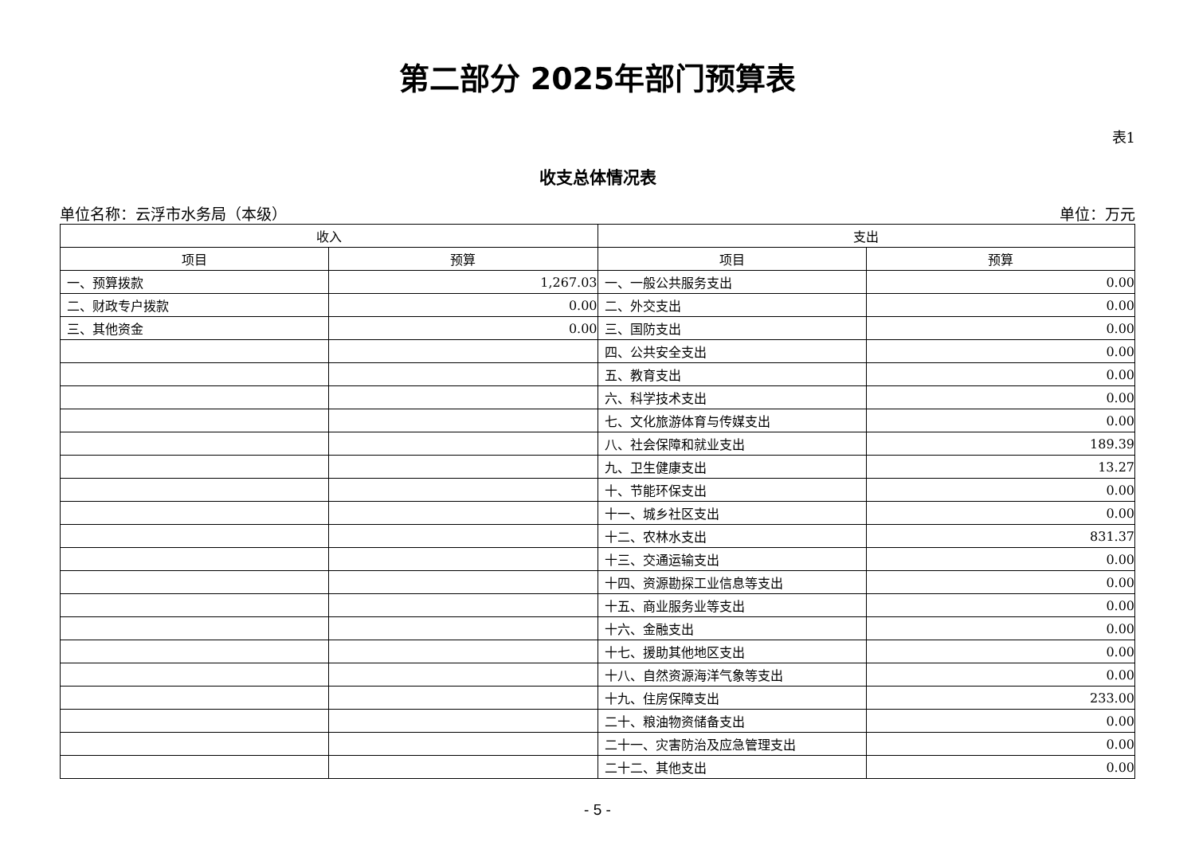第二部分 2025年部门预算表
表1
收支总体情况表
单位名称：云浮市水务局（本级） 单位：万元
| 收入 | | 支出 | |
| --- | --- | --- | --- |
| 项目 | 预算 | 项目 | 预算 |
| 一、预算拨款 | 1,267.03 | 一、一般公共服务支出 | 0.00 |
| 二、财政专户拨款 | 0.00 | 二、外交支出 | 0.00 |
| 三、其他资金 | 0.00 | 三、国防支出 | 0.00 |
| | | 四、公共安全支出 | 0.00 |
| | | 五、教育支出 | 0.00 |
| | | 六、科学技术支出 | 0.00 |
| | | 七、文化旅游体育与传媒支出 | 0.00 |
| | | 八、社会保障和就业支出 | 189.39 |
| | | 九、卫生健康支出 | 13.27 |
| | | 十、节能环保支出 | 0.00 |
| | | 十一、城乡社区支出 | 0.00 |
| | | 十二、农林水支出 | 831.37 |
| | | 十三、交通运输支出 | 0.00 |
| | | 十四、资源勘探工业信息等支出 | 0.00 |
| | | 十五、商业服务业等支出 | 0.00 |
| | | 十六、金融支出 | 0.00 |
| | | 十七、援助其他地区支出 | 0.00 |
| | | 十八、自然资源海洋气象等支出 | 0.00 |
| | | 十九、住房保障支出 | 233.00 |
| | | 二十、粮油物资储备支出 | 0.00 |
| | | 二十一、灾害防治及应急管理支出 | 0.00 |
| | | 二十二、其他支出 | 0.00 |
- 5 -